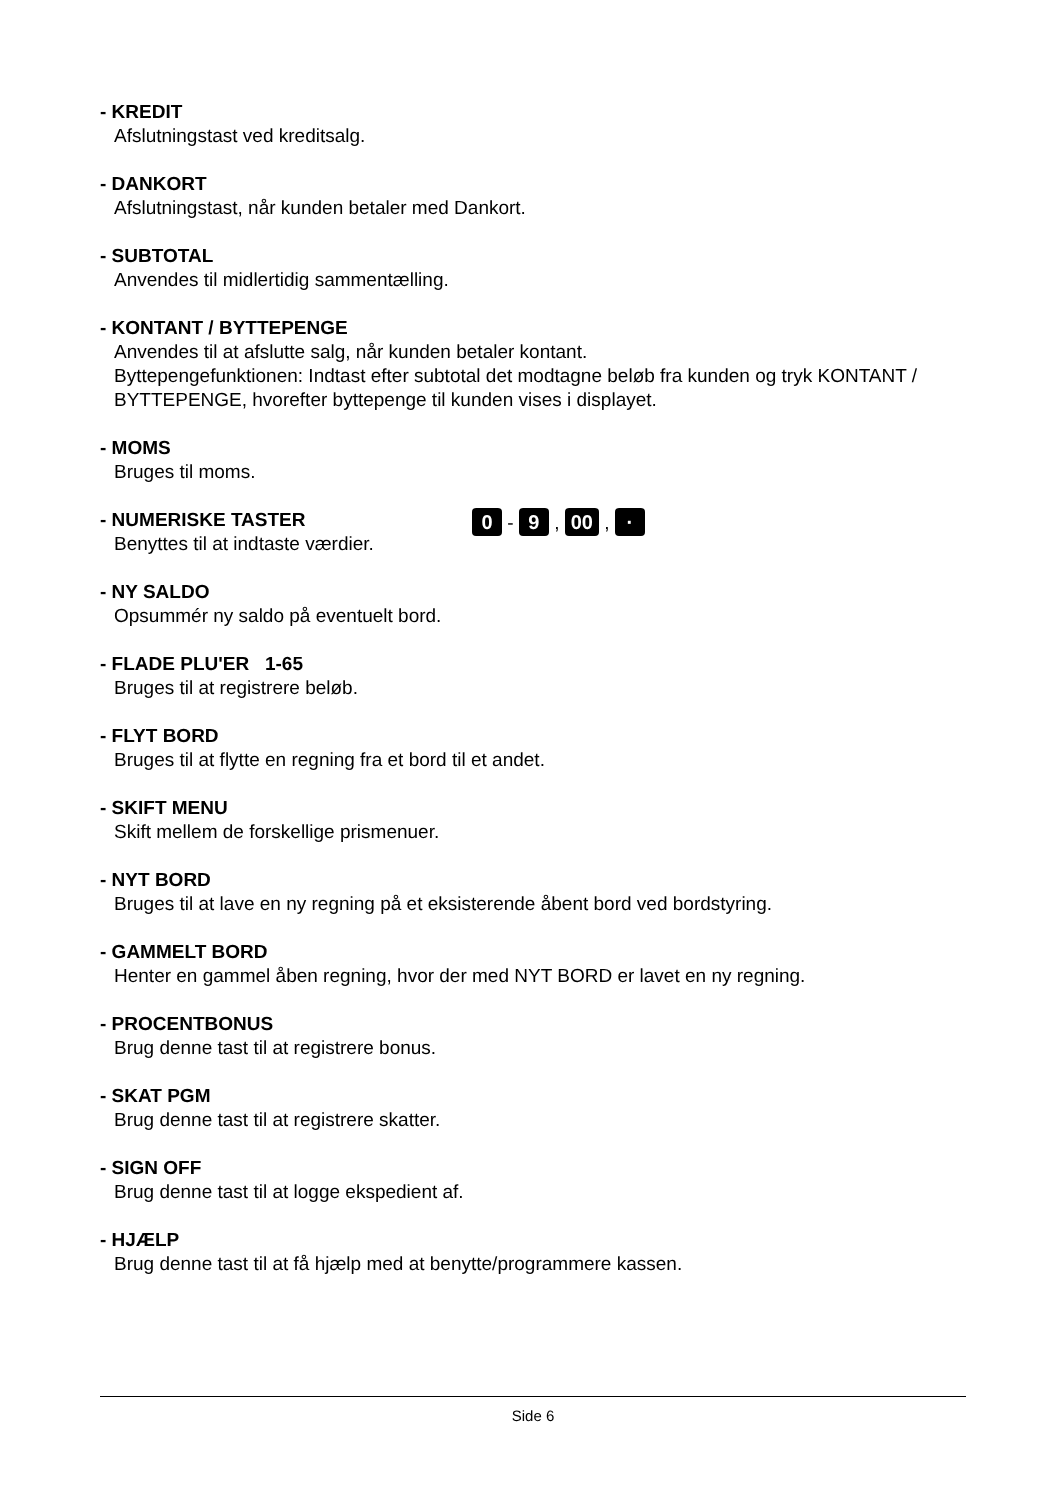- KREDIT
Afslutningstast ved kreditsalg.
- DANKORT
Afslutningstast, når kunden betaler med Dankort.
- SUBTOTAL
Anvendes til midlertidig sammentælling.
- KONTANT / BYTTEPENGE
Anvendes til at afslutte salg, når kunden betaler kontant.
Byttepengefunktionen: Indtast efter subtotal det modtagne beløb fra kunden og tryk KONTANT / BYTTEPENGE, hvorefter byttepenge til kunden vises i displayet.
- MOMS
Bruges til moms.
- NUMERISKE TASTER
Benyttes til at indtaste værdier.
0 - 9 , 00 , ·
- NY SALDO
Opsummér ny saldo på eventuelt bord.
- FLADE PLU'ER 1-65
Bruges til at registrere beløb.
- FLYT BORD
Bruges til at flytte en regning fra et bord til et andet.
- SKIFT MENU
Skift mellem de forskellige prismenuer.
- NYT BORD
Bruges til at lave en ny regning på et eksisterende åbent bord ved bordstyring.
- GAMMELT BORD
Henter en gammel åben regning, hvor der med NYT BORD er lavet en ny regning.
- PROCENTBONUS
Brug denne tast til at registrere bonus.
- SKAT PGM
Brug denne tast til at registrere skatter.
- SIGN OFF
Brug denne tast til at logge ekspedient af.
- HJÆLP
Brug denne tast til at få hjælp med at benytte/programmere kassen.
Side 6